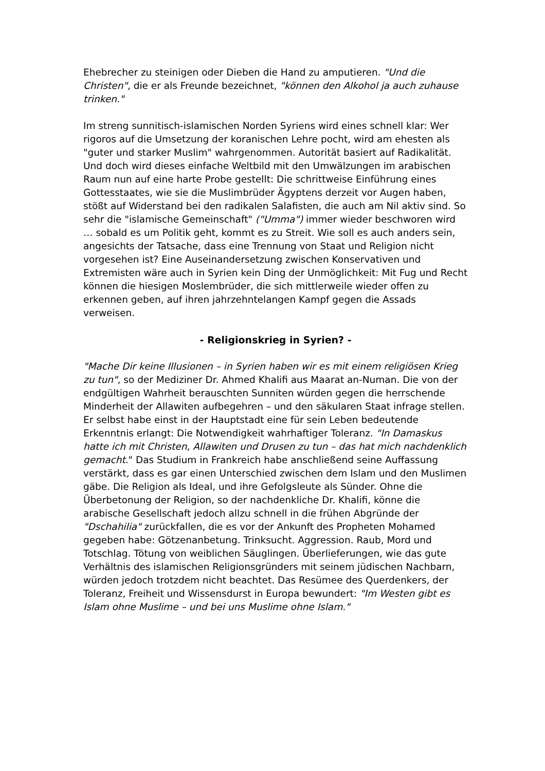Ehebrecher zu steinigen oder Dieben die Hand zu amputieren. "Und die Christen", die er als Freunde bezeichnet, "können den Alkohol ja auch zuhause trinken."
Im streng sunnitisch-islamischen Norden Syriens wird eines schnell klar: Wer rigoros auf die Umsetzung der koranischen Lehre pocht, wird am ehesten als "guter und starker Muslim" wahrgenommen. Autorität basiert auf Radikalität. Und doch wird dieses einfache Weltbild mit den Umwälzungen im arabischen Raum nun auf eine harte Probe gestellt: Die schrittweise Einführung eines Gottesstaates, wie sie die Muslimbrüder Ägyptens derzeit vor Augen haben, stößt auf Widerstand bei den radikalen Salafisten, die auch am Nil aktiv sind. So sehr die "islamische Gemeinschaft" ("Umma") immer wieder beschworen wird … sobald es um Politik geht, kommt es zu Streit. Wie soll es auch anders sein, angesichts der Tatsache, dass eine Trennung von Staat und Religion nicht vorgesehen ist? Eine Auseinandersetzung zwischen Konservativen und Extremisten wäre auch in Syrien kein Ding der Unmöglichkeit: Mit Fug und Recht können die hiesigen Moslembrüder, die sich mittlerweile wieder offen zu erkennen geben, auf ihren jahrzehntelangen Kampf gegen die Assads verweisen.
- Religionskrieg in Syrien? -
"Mache Dir keine Illusionen – in Syrien haben wir es mit einem religiösen Krieg zu tun", so der Mediziner Dr. Ahmed Khalifi aus Maarat an-Numan. Die von der endgültigen Wahrheit berauschten Sunniten würden gegen die herrschende Minderheit der Allawiten aufbegehren – und den säkularen Staat infrage stellen. Er selbst habe einst in der Hauptstadt eine für sein Leben bedeutende Erkenntnis erlangt: Die Notwendigkeit wahrhaftiger Toleranz. "In Damaskus hatte ich mit Christen, Allawiten und Drusen zu tun – das hat mich nachdenklich gemacht." Das Studium in Frankreich habe anschließend seine Auffassung verstärkt, dass es gar einen Unterschied zwischen dem Islam und den Muslimen gäbe. Die Religion als Ideal, und ihre Gefolgsleute als Sünder. Ohne die Überbetonung der Religion, so der nachdenkliche Dr. Khalifi, könne die arabische Gesellschaft jedoch allzu schnell in die frühen Abgründe der "Dschahilia" zurückfallen, die es vor der Ankunft des Propheten Mohamed gegeben habe: Götzenanbetung. Trinksucht. Aggression. Raub, Mord und Totschlag. Tötung von weiblichen Säuglingen. Überlieferungen, wie das gute Verhältnis des islamischen Religionsgründers mit seinem jüdischen Nachbarn, würden jedoch trotzdem nicht beachtet. Das Resümee des Querdenkers, der Toleranz, Freiheit und Wissensdurst in Europa bewundert: "Im Westen gibt es Islam ohne Muslime – und bei uns Muslime ohne Islam."